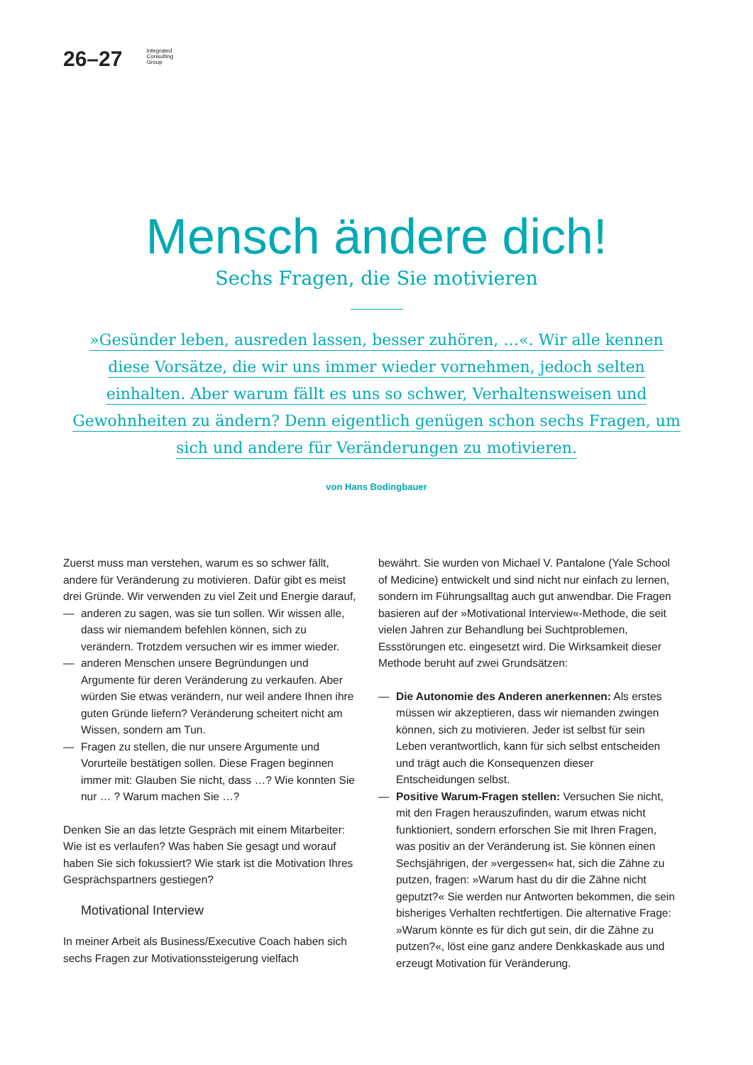26–27
Integrated
Consulting
Group
Mensch ändere dich!
Sechs Fragen, die Sie motivieren
»Gesünder leben, ausreden lassen, besser zuhören, …«. Wir alle kennen diese Vorsätze, die wir uns immer wieder vornehmen, jedoch selten einhalten. Aber warum fällt es uns so schwer, Verhaltensweisen und Gewohnheiten zu ändern? Denn eigentlich genügen schon sechs Fragen, um sich und andere für Veränderungen zu motivieren.
von Hans Bodingbauer
Zuerst muss man verstehen, warum es so schwer fällt, andere für Veränderung zu motivieren. Dafür gibt es meist drei Gründe. Wir verwenden zu viel Zeit und Energie darauf,
— anderen zu sagen, was sie tun sollen. Wir wissen alle, dass wir niemandem befehlen können, sich zu verändern. Trotzdem versuchen wir es immer wieder.
— anderen Menschen unsere Begründungen und Argumente für deren Veränderung zu verkaufen. Aber würden Sie etwas verändern, nur weil andere Ihnen ihre guten Gründe liefern? Veränderung scheitert nicht am Wissen, sondern am Tun.
— Fragen zu stellen, die nur unsere Argumente und Vorurteile bestätigen sollen. Diese Fragen beginnen immer mit: Glauben Sie nicht, dass …? Wie konnten Sie nur … ? Warum machen Sie …?
Denken Sie an das letzte Gespräch mit einem Mitarbeiter: Wie ist es verlaufen? Was haben Sie gesagt und worauf haben Sie sich fokussiert? Wie stark ist die Motivation Ihres Gesprächspartners gestiegen?
Motivational Interview
In meiner Arbeit als Business/Executive Coach haben sich sechs Fragen zur Motivationssteigerung vielfach
bewährt. Sie wurden von Michael V. Pantalone (Yale School of Medicine) entwickelt und sind nicht nur einfach zu lernen, sondern im Führungsalltag auch gut anwendbar. Die Fragen basieren auf der »Motivational Interview«-Methode, die seit vielen Jahren zur Behandlung bei Suchtproblemen, Essstörungen etc. eingesetzt wird. Die Wirksamkeit dieser Methode beruht auf zwei Grundsätzen:
— Die Autonomie des Anderen anerkennen: Als erstes müssen wir akzeptieren, dass wir niemanden zwingen können, sich zu motivieren. Jeder ist selbst für sein Leben verantwortlich, kann für sich selbst entscheiden und trägt auch die Konsequenzen dieser Entscheidungen selbst.
— Positive Warum-Fragen stellen: Versuchen Sie nicht, mit den Fragen herauszufinden, warum etwas nicht funktioniert, sondern erforschen Sie mit Ihren Fragen, was positiv an der Veränderung ist. Sie können einen Sechsjährigen, der »vergessen« hat, sich die Zähne zu putzen, fragen: »Warum hast du dir die Zähne nicht geputzt?« Sie werden nur Antworten bekommen, die sein bisheriges Verhalten rechtfertigen. Die alternative Frage: »Warum könnte es für dich gut sein, dir die Zähne zu putzen?«, löst eine ganz andere Denkkaskade aus und erzeugt Motivation für Veränderung.